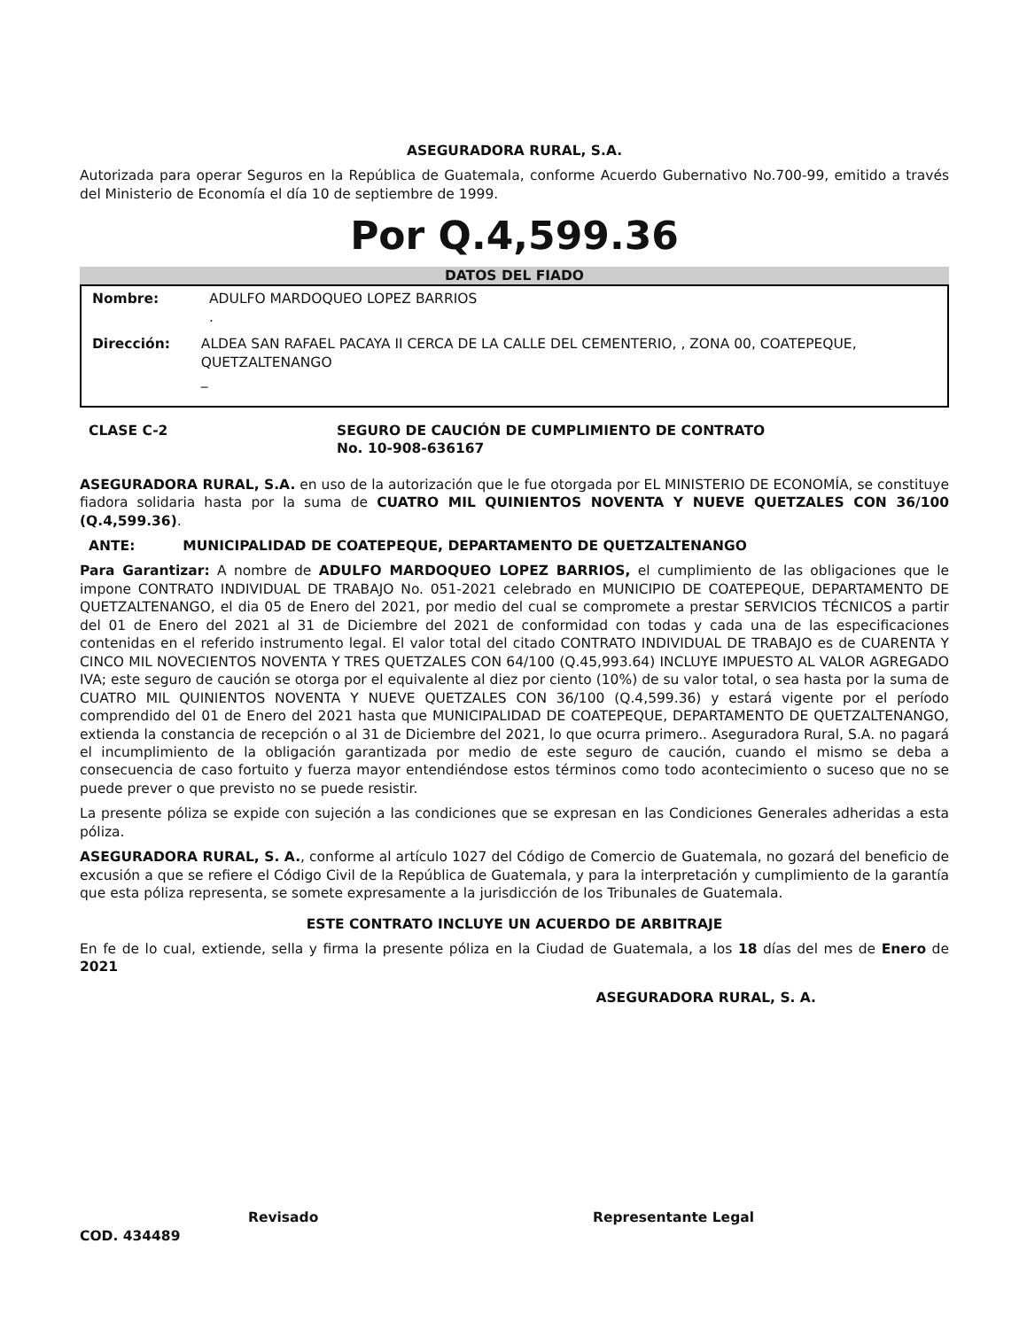ASEGURADORA RURAL, S.A.
Autorizada para operar Seguros en la República de Guatemala, conforme Acuerdo Gubernativo No.700-99, emitido a través del Ministerio de Economía el día 10 de septiembre de 1999.
Por Q.4,599.36
DATOS DEL FIADO
Nombre: ADULFO MARDOQUEO LOPEZ BARRIOS
.
Dirección: ALDEA SAN RAFAEL PACAYA II CERCA DE LA CALLE DEL CEMENTERIO, , ZONA 00, COATEPEQUE, QUETZALTENANGO
_
CLASE C-2 SEGURO DE CAUCIÓN DE CUMPLIMIENTO DE CONTRATO
No. 10-908-636167
ASEGURADORA RURAL, S.A. en uso de la autorización que le fue otorgada por EL MINISTERIO DE ECONOMÍA, se constituye fiadora solidaria hasta por la suma de CUATRO MIL QUINIENTOS NOVENTA Y NUEVE QUETZALES CON 36/100 (Q.4,599.36).
ANTE: MUNICIPALIDAD DE COATEPEQUE, DEPARTAMENTO DE QUETZALTENANGO
Para Garantizar: A nombre de ADULFO MARDOQUEO LOPEZ BARRIOS, el cumplimiento de las obligaciones que le impone CONTRATO INDIVIDUAL DE TRABAJO No. 051-2021 celebrado en MUNICIPIO DE COATEPEQUE, DEPARTAMENTO DE QUETZALTENANGO, el dia 05 de Enero del 2021, por medio del cual se compromete a prestar SERVICIOS TÉCNICOS a partir del 01 de Enero del 2021 al 31 de Diciembre del 2021 de conformidad con todas y cada una de las especificaciones contenidas en el referido instrumento legal. El valor total del citado CONTRATO INDIVIDUAL DE TRABAJO es de CUARENTA Y CINCO MIL NOVECIENTOS NOVENTA Y TRES QUETZALES CON 64/100 (Q.45,993.64) INCLUYE IMPUESTO AL VALOR AGREGADO IVA; este seguro de caución se otorga por el equivalente al diez por ciento (10%) de su valor total, o sea hasta por la suma de CUATRO MIL QUINIENTOS NOVENTA Y NUEVE QUETZALES CON 36/100 (Q.4,599.36) y estará vigente por el período comprendido del 01 de Enero del 2021 hasta que MUNICIPALIDAD DE COATEPEQUE, DEPARTAMENTO DE QUETZALTENANGO, extienda la constancia de recepción o al 31 de Diciembre del 2021, lo que ocurra primero.. Aseguradora Rural, S.A. no pagará el incumplimiento de la obligación garantizada por medio de este seguro de caución, cuando el mismo se deba a consecuencia de caso fortuito y fuerza mayor entendiéndose estos términos como todo acontecimiento o suceso que no se puede prever o que previsto no se puede resistir.
La presente póliza se expide con sujeción a las condiciones que se expresan en las Condiciones Generales adheridas a esta póliza.
ASEGURADORA RURAL, S. A., conforme al artículo 1027 del Código de Comercio de Guatemala, no gozará del beneficio de excusión a que se refiere el Código Civil de la República de Guatemala, y para la interpretación y cumplimiento de la garantía que esta póliza representa, se somete expresamente a la jurisdicción de los Tribunales de Guatemala.
ESTE CONTRATO INCLUYE UN ACUERDO DE ARBITRAJE
En fe de lo cual, extiende, sella y firma la presente póliza en la Ciudad de Guatemala, a los 18 días del mes de Enero de 2021
ASEGURADORA RURAL, S. A.
Revisado Representante Legal
COD. 434489